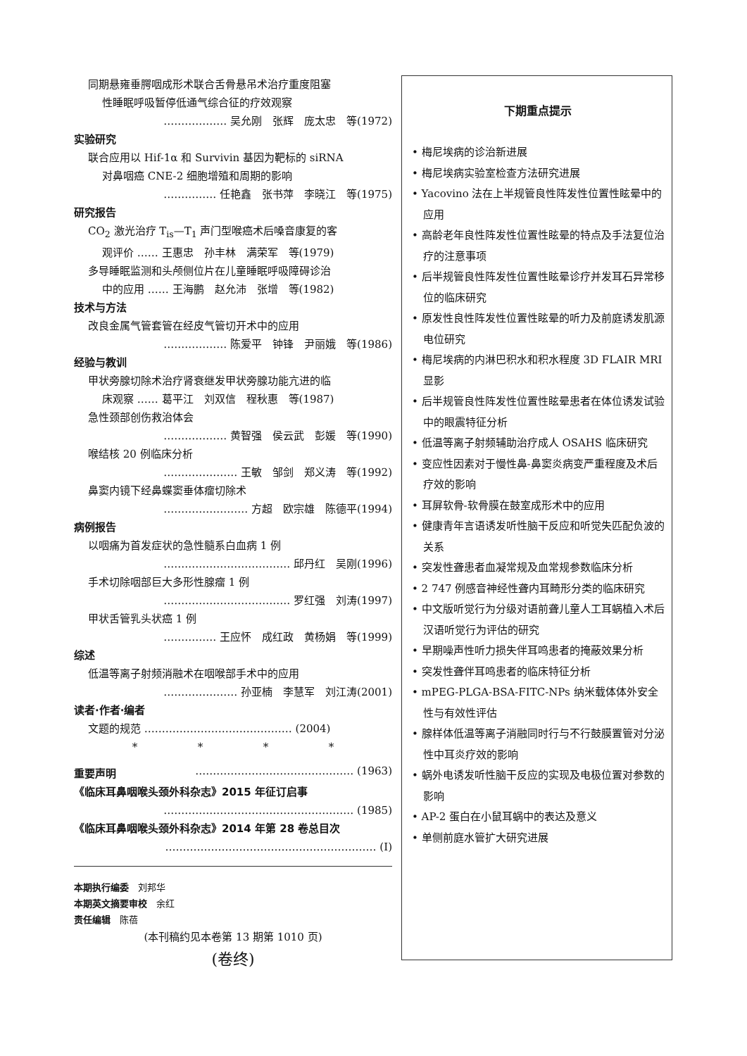同期悬雍垂腭咽成形术联合舌骨悬吊术治疗重度阻塞
性睡眠呼吸暂停低通气综合征的疗效观察
……………… 吴允刚　张辉　庞太忠　等(1972)
实验研究
联合应用以 Hif-1α 和 Survivin 基因为靶标的 siRNA
对鼻咽癌 CNE-2 细胞增殖和周期的影响
…………… 任艳鑫　张书萍　李晓江　等(1975)
研究报告
CO<sub>2</sub> 激光治疗 T<sub>is</sub>—T<sub>1</sub> 声门型喉癌术后嗓音康复的客
观评价 …… 王惠忠　孙丰林　满荣军　等(1979)
多导睡眠监测和头颅侧位片在儿童睡眠呼吸障碍诊治
中的应用 …… 王海鹏　赵允沛　张增　等(1982)
技术与方法
改良金属气管套管在经皮气管切开术中的应用
……………… 陈爱平　钟锋　尹丽娥　等(1986)
经验与教训
甲状旁腺切除术治疗肾衰继发甲状旁腺功能亢进的临
床观察 …… 葛平江　刘双信　程秋惠　等(1987)
急性颈部创伤救治体会
……………… 黄智强　侯云武　彭媛　等(1990)
喉结核 20 例临床分析
………………… 王敏　邹剑　郑义涛　等(1992)
鼻窦内镜下经鼻蝶窦垂体瘤切除术
…………………… 方超　欧宗雄　陈德平(1994)
病例报告
以咽痛为首发症状的急性髓系白血病 1 例
……………………………… 邱丹红　吴刚(1996)
手术切除咽部巨大多形性腺瘤 1 例
……………………………… 罗红强　刘涛(1997)
甲状舌管乳头状癌 1 例
…………… 王应怀　成红政　黄杨娟　等(1999)
综述
低温等离子射频消融术在咽喉部手术中的应用
………………… 孙亚楠　李慧军　刘江涛(2001)
读者·作者·编者
文题的规范 …………………………………… (2004)
* * * *
重要声明 ……………………………………… (1963)
《临床耳鼻咽喉头颈外科杂志》2015 年征订启事
……………………………………………… (1985)
《临床耳鼻咽喉头颈外科杂志》2014 年第 28 卷总目次
…………………………………………………… (Ⅰ)
本期执行编委　刘邦华
本期英文摘要审校　余红
责任编辑　陈蓓
(本刊稿约见本卷第 13 期第 1010 页)
(卷终)
下期重点提示
• 梅尼埃病的诊治新进展
• 梅尼埃病实验室检查方法研究进展
• Yacovino 法在上半规管良性阵发性位置性眩晕中的应用
• 高龄老年良性阵发性位置性眩晕的特点及手法复位治疗的注意事项
• 后半规管良性阵发性位置性眩晕诊疗并发耳石异常移位的临床研究
• 原发性良性阵发性位置性眩晕的听力及前庭诱发肌源电位研究
• 梅尼埃病的内淋巴积水和积水程度 3D FLAIR MRI 显影
• 后半规管良性阵发性位置性眩晕患者在体位诱发试验中的眼震特征分析
• 低温等离子射频辅助治疗成人 OSAHS 临床研究
• 变应性因素对于慢性鼻-鼻窦炎病变严重程度及术后疗效的影响
• 耳屏软骨-软骨膜在鼓室成形术中的应用
• 健康青年言语诱发听性脑干反应和听觉失匹配负波的关系
• 突发性聋患者血凝常规及血常规参数临床分析
• 2 747 例感音神经性聋内耳畸形分类的临床研究
• 中文版听觉行为分级对语前聋儿童人工耳蜗植入术后汉语听觉行为评估的研究
• 早期噪声性听力损失伴耳鸣患者的掩蔽效果分析
• 突发性聋伴耳鸣患者的临床特征分析
• mPEG-PLGA-BSA-FITC-NPs 纳米载体体外安全性与有效性评估
• 腺样体低温等离子消融同时行与不行鼓膜置管对分泌性中耳炎疗效的影响
• 蜗外电诱发听性脑干反应的实现及电极位置对参数的影响
• AP-2 蛋白在小鼠耳蜗中的表达及意义
• 单侧前庭水管扩大研究进展